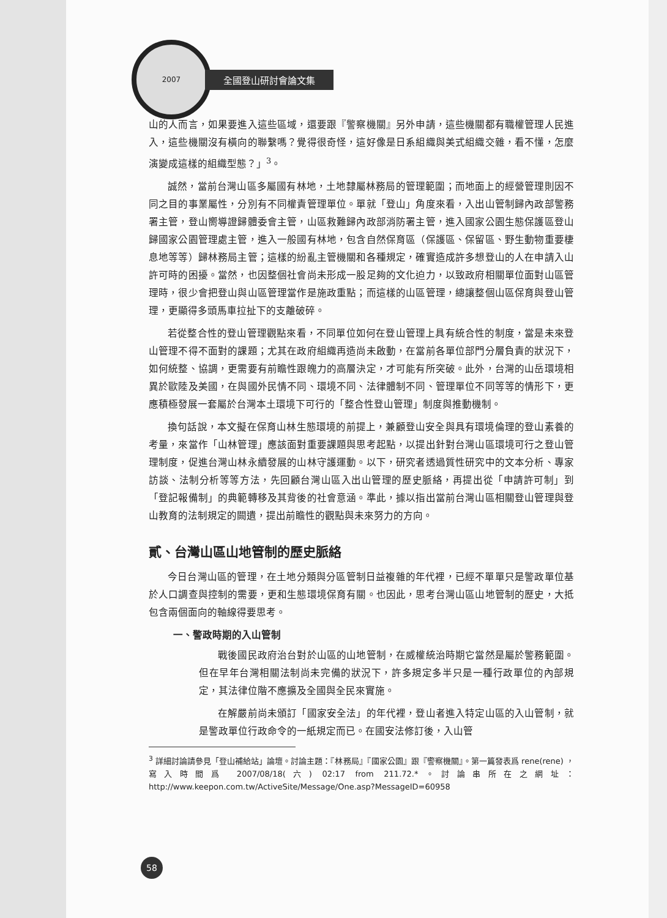2007
全國登山研討會論文集
山的人而言，如果要進入這些區域，還要跟『警察機關』另外申請，這些機關都有職權管理人民進入，這些機關沒有橫向的聯繫嗎？覺得很奇怪，這好像是日系組織與美式組織交雜，看不懂，怎麼演變成這樣的組織型態？」<sup>3</sup>。
誠然，當前台灣山區多屬國有林地，土地隸屬林務局的管理範圍；而地面上的經營管理則因不同之目的事業屬性，分別有不同權責管理單位。單就「登山」角度來看，入出山管制歸內政部警務署主管，登山嚮導證歸體委會主管，山區救難歸內政部消防署主管，進入國家公園生態保護區登山歸國家公園管理處主管，進入一般國有林地，包含自然保育區（保護區、保留區、野生動物重要棲息地等等）歸林務局主管；這樣的紛亂主管機關和各種規定，確實造成許多想登山的人在申請入山許可時的困擾。當然，也因整個社會尚未形成一股足夠的文化迫力，以致政府相關單位面對山區管理時，很少會把登山與山區管理當作是施政重點；而這樣的山區管理，總讓整個山區保育與登山管理，更顯得多頭馬車拉扯下的支離破碎。
若從整合性的登山管理觀點來看，不同單位如何在登山管理上具有統合性的制度，當是未來登山管理不得不面對的課題；尤其在政府組織再造尚未啟動，在當前各單位部門分層負責的狀況下，如何統整、協調，更需要有前瞻性跟魄力的高層決定，才可能有所突破。此外，台灣的山岳環境相異於歐陸及美國，在與國外民情不同、環境不同、法律體制不同、管理單位不同等等的情形下，更應積極發展一套屬於台灣本土環境下可行的「整合性登山管理」制度與推動機制。
換句話說，本文擬在保育山林生態環境的前提上，兼顧登山安全與具有環境倫理的登山素養的考量，來當作「山林管理」應該面對重要課題與思考起點，以提出針對台灣山區環境可行之登山管理制度，促進台灣山林永續發展的山林守護運動。以下，研究者透過質性研究中的文本分析、專家訪談、法制分析等等方法，先回顧台灣山區入出山管理的歷史脈絡，再提出從「申請許可制」到「登記報備制」的典範轉移及其背後的社會意涵。準此，據以指出當前台灣山區相關登山管理與登山教育的法制規定的闕遺，提出前瞻性的觀點與未來努力的方向。
貳、台灣山區山地管制的歷史脈絡
今日台灣山區的管理，在土地分類與分區管制日益複雜的年代裡，已經不單單只是警政單位基於人口調查與控制的需要，更和生態環境保育有關。也因此，思考台灣山區山地管制的歷史，大抵包含兩個面向的軸線得要思考。
一、警政時期的入山管制
戰後國民政府治台對於山區的山地管制，在威權統治時期它當然是屬於警務範圍。但在早年台灣相關法制尚未完備的狀況下，許多規定多半只是一種行政單位的內部規定，其法律位階不應擴及全國與全民來實施。
在解嚴前尚未頒訂「國家安全法」的年代裡，登山者進入特定山區的入山管制，就是警政單位行政命令的一紙規定而已。在國安法修訂後，入山管
<sup>3</sup> 詳細討論請參見「登山補給站」論壇。討論主題：『林務局』『國家公園』跟『警察機關』。第一篇發表爲 rene(rene) ， 寫入時間爲 2007/08/18(六) 02:17 from 211.72.*。討論串所在之網址：http://www.keepon.com.tw/ActiveSite/Message/One.asp?MessageID=60958
58